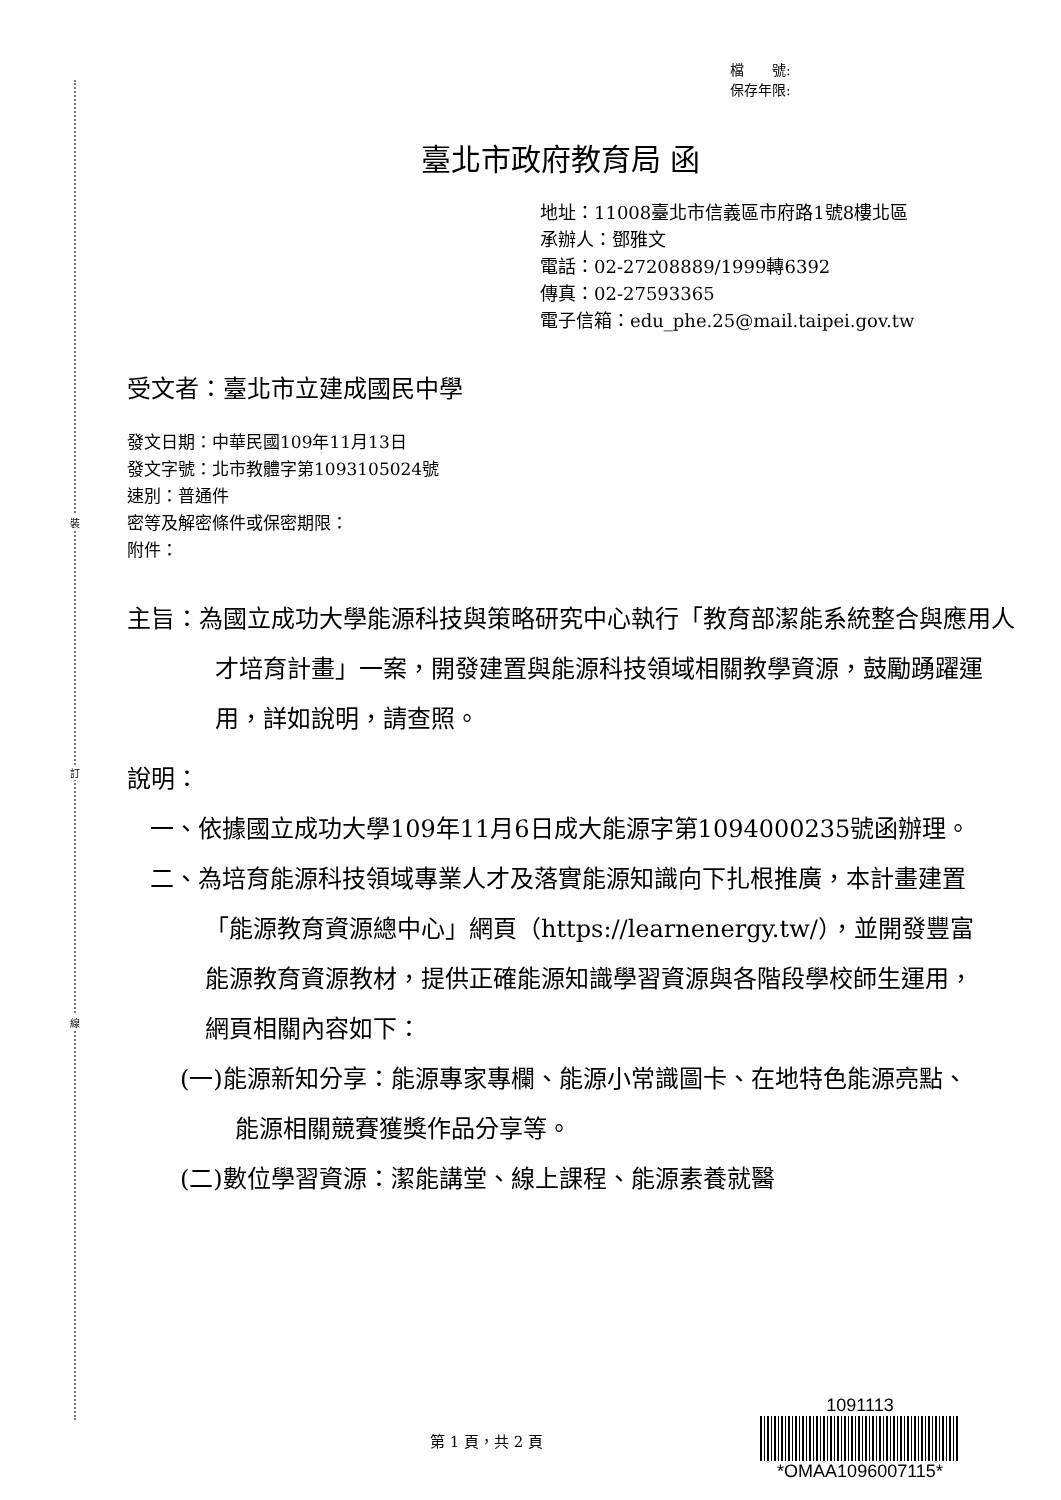裝
訂
線
檔　　號:
保存年限:
臺北市政府教育局 函
地址：11008臺北市信義區市府路1號8樓北區
承辦人：鄧雅文
電話：02-27208889/1999轉6392
傳真：02-27593365
電子信箱：edu_phe.25@mail.taipei.gov.tw
受文者：臺北市立建成國民中學
發文日期：中華民國109年11月13日
發文字號：北市教體字第1093105024號
速別：普通件
密等及解密條件或保密期限：
附件：
主旨：為國立成功大學能源科技與策略研究中心執行「教育部潔能系統整合與應用人才培育計畫」一案，開發建置與能源科技領域相關教學資源，鼓勵踴躍運用，詳如說明，請查照。
說明：
一、依據國立成功大學109年11月6日成大能源字第1094000235號函辦理。
二、為培育能源科技領域專業人才及落實能源知識向下扎根推廣，本計畫建置「能源教育資源總中心」網頁（https://learnenergy.tw/），並開發豐富能源教育資源教材，提供正確能源知識學習資源與各階段學校師生運用，網頁相關內容如下：
(一)能源新知分享：能源專家專欄、能源小常識圖卡、在地特色能源亮點、能源相關競賽獲獎作品分享等。
(二)數位學習資源：潔能講堂、線上課程、能源素養就醫
第 1 頁，共 2 頁
1091113
*OMAA1096007115*